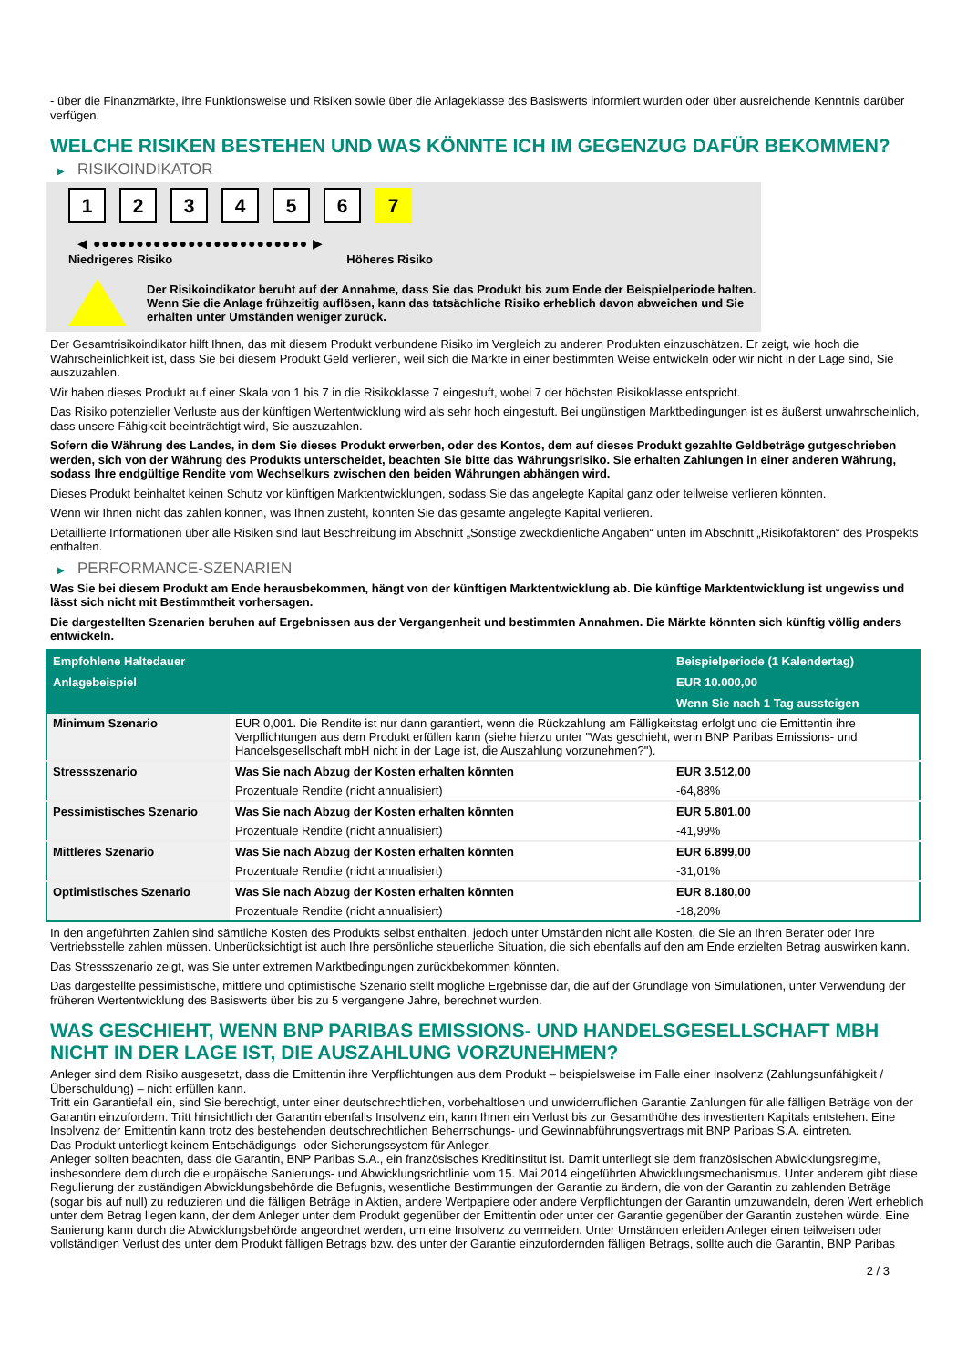- über die Finanzmärkte, ihre Funktionsweise und Risiken sowie über die Anlageklasse des Basiswerts informiert wurden oder über ausreichende Kenntnis darüber verfügen.
WELCHE RISIKEN BESTEHEN UND WAS KÖNNTE ICH IM GEGENZUG DAFÜR BEKOMMEN?
▶ RISIKOINDIKATOR
1 2 3 4 5 6 7
◀ ●●●●●●●●●●●●●●●●●●●●●●●●● ▶
Niedrigeres Risiko Höheres Risiko
Der Risikoindikator beruht auf der Annahme, dass Sie das Produkt bis zum Ende der Beispielperiode halten.
Wenn Sie die Anlage frühzeitig auflösen, kann das tatsächliche Risiko erheblich davon abweichen und Sie erhalten unter Umständen weniger zurück.
Der Gesamtrisikoindikator hilft Ihnen, das mit diesem Produkt verbundene Risiko im Vergleich zu anderen Produkten einzuschätzen. Er zeigt, wie hoch die Wahrscheinlichkeit ist, dass Sie bei diesem Produkt Geld verlieren, weil sich die Märkte in einer bestimmten Weise entwickeln oder wir nicht in der Lage sind, Sie auszuzahlen.
Wir haben dieses Produkt auf einer Skala von 1 bis 7 in die Risikoklasse 7 eingestuft, wobei 7 der höchsten Risikoklasse entspricht.
Das Risiko potenzieller Verluste aus der künftigen Wertentwicklung wird als sehr hoch eingestuft. Bei ungünstigen Marktbedingungen ist es äußerst unwahrscheinlich, dass unsere Fähigkeit beeinträchtigt wird, Sie auszuzahlen.
Sofern die Währung des Landes, in dem Sie dieses Produkt erwerben, oder des Kontos, dem auf dieses Produkt gezahlte Geldbeträge gutgeschrieben werden, sich von der Währung des Produkts unterscheidet, beachten Sie bitte das Währungsrisiko. Sie erhalten Zahlungen in einer anderen Währung, sodass Ihre endgültige Rendite vom Wechselkurs zwischen den beiden Währungen abhängen wird.
Dieses Produkt beinhaltet keinen Schutz vor künftigen Marktentwicklungen, sodass Sie das angelegte Kapital ganz oder teilweise verlieren könnten.
Wenn wir Ihnen nicht das zahlen können, was Ihnen zusteht, könnten Sie das gesamte angelegte Kapital verlieren.
Detaillierte Informationen über alle Risiken sind laut Beschreibung im Abschnitt „Sonstige zweckdienliche Angaben“ unten im Abschnitt „Risikofaktoren“ des Prospekts enthalten.
▶ PERFORMANCE-SZENARIEN
Was Sie bei diesem Produkt am Ende herausbekommen, hängt von der künftigen Marktentwicklung ab. Die künftige Marktentwicklung ist ungewiss und lässt sich nicht mit Bestimmtheit vorhersagen.
Die dargestellten Szenarien beruhen auf Ergebnissen aus der Vergangenheit und bestimmten Annahmen. Die Märkte könnten sich künftig völlig anders entwickeln.
| Empfohlene Haltedauer | | Beispielperiode (1 Kalendertag) |
| --- | --- | --- |
| Anlagebeispiel | | EUR 10.000,00 |
| | | Wenn Sie nach 1 Tag aussteigen |
| Minimum Szenario | EUR 0,001. Die Rendite ist nur dann garantiert, wenn die Rückzahlung am Fälligkeitstag erfolgt und die Emittentin ihre Verpflichtungen aus dem Produkt erfüllen kann (siehe hierzu unter "Was geschieht, wenn BNP Paribas Emissions- und Handelsgesellschaft mbH nicht in der Lage ist, die Auszahlung vorzunehmen?"). | |
| Stressszenario | Was Sie nach Abzug der Kosten erhalten könnten | EUR 3.512,00 |
| | Prozentuale Rendite (nicht annualisiert) | -64,88% |
| Pessimistisches Szenario | Was Sie nach Abzug der Kosten erhalten könnten | EUR 5.801,00 |
| | Prozentuale Rendite (nicht annualisiert) | -41,99% |
| Mittleres Szenario | Was Sie nach Abzug der Kosten erhalten könnten | EUR 6.899,00 |
| | Prozentuale Rendite (nicht annualisiert) | -31,01% |
| Optimistisches Szenario | Was Sie nach Abzug der Kosten erhalten könnten | EUR 8.180,00 |
| | Prozentuale Rendite (nicht annualisiert) | -18,20% |
In den angeführten Zahlen sind sämtliche Kosten des Produkts selbst enthalten, jedoch unter Umständen nicht alle Kosten, die Sie an Ihren Berater oder Ihre Vertriebsstelle zahlen müssen. Unberücksichtigt ist auch Ihre persönliche steuerliche Situation, die sich ebenfalls auf den am Ende erzielten Betrag auswirken kann.
Das Stressszenario zeigt, was Sie unter extremen Marktbedingungen zurückbekommen könnten.
Das dargestellte pessimistische, mittlere und optimistische Szenario stellt mögliche Ergebnisse dar, die auf der Grundlage von Simulationen, unter Verwendung der früheren Wertentwicklung des Basiswerts über bis zu 5 vergangene Jahre, berechnet wurden.
WAS GESCHIEHT, WENN BNP PARIBAS EMISSIONS- UND HANDELSGESELLSCHAFT MBH NICHT IN DER LAGE IST, DIE AUSZAHLUNG VORZUNEHMEN?
Anleger sind dem Risiko ausgesetzt, dass die Emittentin ihre Verpflichtungen aus dem Produkt – beispielsweise im Falle einer Insolvenz (Zahlungsunfähigkeit / Überschuldung) – nicht erfüllen kann.
Tritt ein Garantiefall ein, sind Sie berechtigt, unter einer deutschrechtlichen, vorbehaltlosen und unwiderruflichen Garantie Zahlungen für alle fälligen Beträge von der Garantin einzufordern. Tritt hinsichtlich der Garantin ebenfalls Insolvenz ein, kann Ihnen ein Verlust bis zur Gesamthöhe des investierten Kapitals entstehen. Eine Insolvenz der Emittentin kann trotz des bestehenden deutschrechtlichen Beherrschungs- und Gewinnabführungsvertrags mit BNP Paribas S.A. eintreten.
Das Produkt unterliegt keinem Entschädigungs- oder Sicherungssystem für Anleger.
Anleger sollten beachten, dass die Garantin, BNP Paribas S.A., ein französisches Kreditinstitut ist. Damit unterliegt sie dem französischen Abwicklungsregime, insbesondere dem durch die europäische Sanierungs- und Abwicklungsrichtlinie vom 15. Mai 2014 eingeführten Abwicklungsmechanismus. Unter anderem gibt diese Regulierung der zuständigen Abwicklungsbehörde die Befugnis, wesentliche Bestimmungen der Garantie zu ändern, die von der Garantin zu zahlenden Beträge (sogar bis auf null) zu reduzieren und die fälligen Beträge in Aktien, andere Wertpapiere oder andere Verpflichtungen der Garantin umzuwandeln, deren Wert erheblich unter dem Betrag liegen kann, der dem Anleger unter dem Produkt gegenüber der Emittentin oder unter der Garantie gegenüber der Garantin zustehen würde. Eine Sanierung kann durch die Abwicklungsbehörde angeordnet werden, um eine Insolvenz zu vermeiden. Unter Umständen erleiden Anleger einen teilweisen oder vollständigen Verlust des unter dem Produkt fälligen Betrags bzw. des unter der Garantie einzufordernden fälligen Betrags, sollte auch die Garantin, BNP Paribas
2 / 3